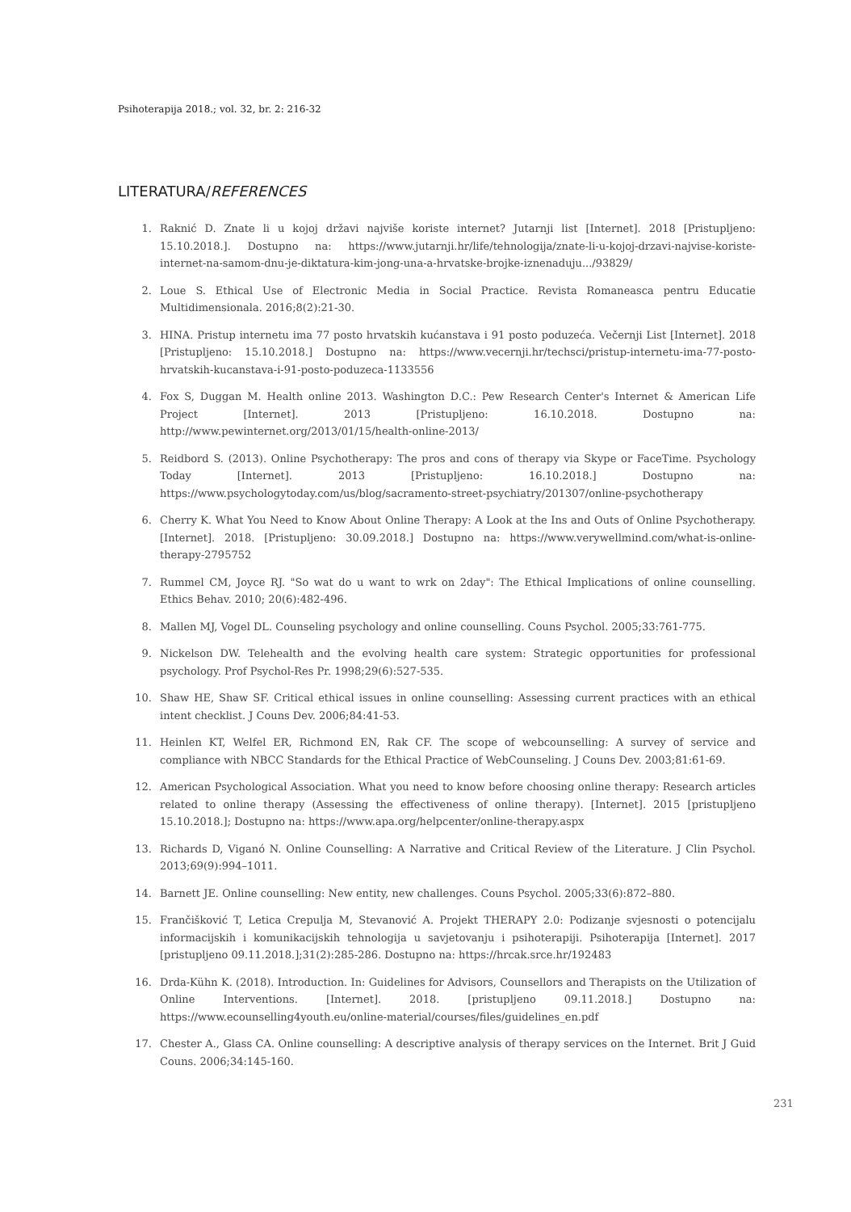Psihoterapija 2018.; vol. 32, br. 2: 216-32
LITERATURA/REFERENCES
1. Raknić D. Znate li u kojoj državi najviše koriste internet? Jutarnji list [Internet]. 2018 [Pristupljeno: 15.10.2018.]. Dostupno na: https://www.jutarnji.hr/life/tehnologija/znate-li-u-kojoj-drzavi-najvise-koriste-internet-na-samom-dnu-je-diktatura-kim-jong-una-a-hrvatske-brojke-iznenaduju.../93829/
2. Loue S. Ethical Use of Electronic Media in Social Practice. Revista Romaneasca pentru Educatie Multidimensionala. 2016;8(2):21-30.
3. HINA. Pristup internetu ima 77 posto hrvatskih kućanstava i 91 posto poduzeća. Večernji List [Internet]. 2018 [Pristupljeno: 15.10.2018.] Dostupno na: https://www.vecernji.hr/techsci/pristup-internetu-ima-77-posto-hrvatskih-kucanstava-i-91-posto-poduzeca-1133556
4. Fox S, Duggan M. Health online 2013. Washington D.C.: Pew Research Center's Internet & American Life Project [Internet]. 2013 [Pristupljeno: 16.10.2018. Dostupno na: http://www.pewinternet.org/2013/01/15/health-online-2013/
5. Reidbord S. (2013). Online Psychotherapy: The pros and cons of therapy via Skype or FaceTime. Psychology Today [Internet]. 2013 [Pristupljeno: 16.10.2018.] Dostupno na: https://www.psychologytoday.com/us/blog/sacramento-street-psychiatry/201307/online-psychotherapy
6. Cherry K. What You Need to Know About Online Therapy: A Look at the Ins and Outs of Online Psychotherapy. [Internet]. 2018. [Pristupljeno: 30.09.2018.] Dostupno na: https://www.verywellmind.com/what-is-online-therapy-2795752
7. Rummel CM, Joyce RJ. "So wat do u want to wrk on 2day": The Ethical Implications of online counselling. Ethics Behav. 2010; 20(6):482-496.
8. Mallen MJ, Vogel DL. Counseling psychology and online counselling. Couns Psychol. 2005;33:761-775.
9. Nickelson DW. Telehealth and the evolving health care system: Strategic opportunities for professional psychology. Prof Psychol-Res Pr. 1998;29(6):527-535.
10. Shaw HE, Shaw SF. Critical ethical issues in online counselling: Assessing current practices with an ethical intent checklist. J Couns Dev. 2006;84:41-53.
11. Heinlen KT, Welfel ER, Richmond EN, Rak CF. The scope of webcounselling: A survey of service and compliance with NBCC Standards for the Ethical Practice of WebCounseling. J Couns Dev. 2003;81:61-69.
12. American Psychological Association. What you need to know before choosing online therapy: Research articles related to online therapy (Assessing the effectiveness of online therapy). [Internet]. 2015 [pristupljeno 15.10.2018.]; Dostupno na: https://www.apa.org/helpcenter/online-therapy.aspx
13. Richards D, Viganó N. Online Counselling: A Narrative and Critical Review of the Literature. J Clin Psychol. 2013;69(9):994–1011.
14. Barnett JE. Online counselling: New entity, new challenges. Couns Psychol. 2005;33(6):872–880.
15. Frančišković T, Letica Crepulja M, Stevanović A. Projekt THERAPY 2.0: Podizanje svjesnosti o potencijalu informacijskih i komunikacijskih tehnologija u savjetovanju i psihoterapiji. Psihoterapija [Internet]. 2017 [pristupljeno 09.11.2018.];31(2):285-286. Dostupno na: https://hrcak.srce.hr/192483
16. Drda-Kühn K. (2018). Introduction. In: Guidelines for Advisors, Counsellors and Therapists on the Utilization of Online Interventions. [Internet]. 2018. [pristupljeno 09.11.2018.] Dostupno na: https://www.ecounselling4youth.eu/online-material/courses/files/guidelines_en.pdf
17. Chester A., Glass CA. Online counselling: A descriptive analysis of therapy services on the Internet. Brit J Guid Couns. 2006;34:145-160.
231